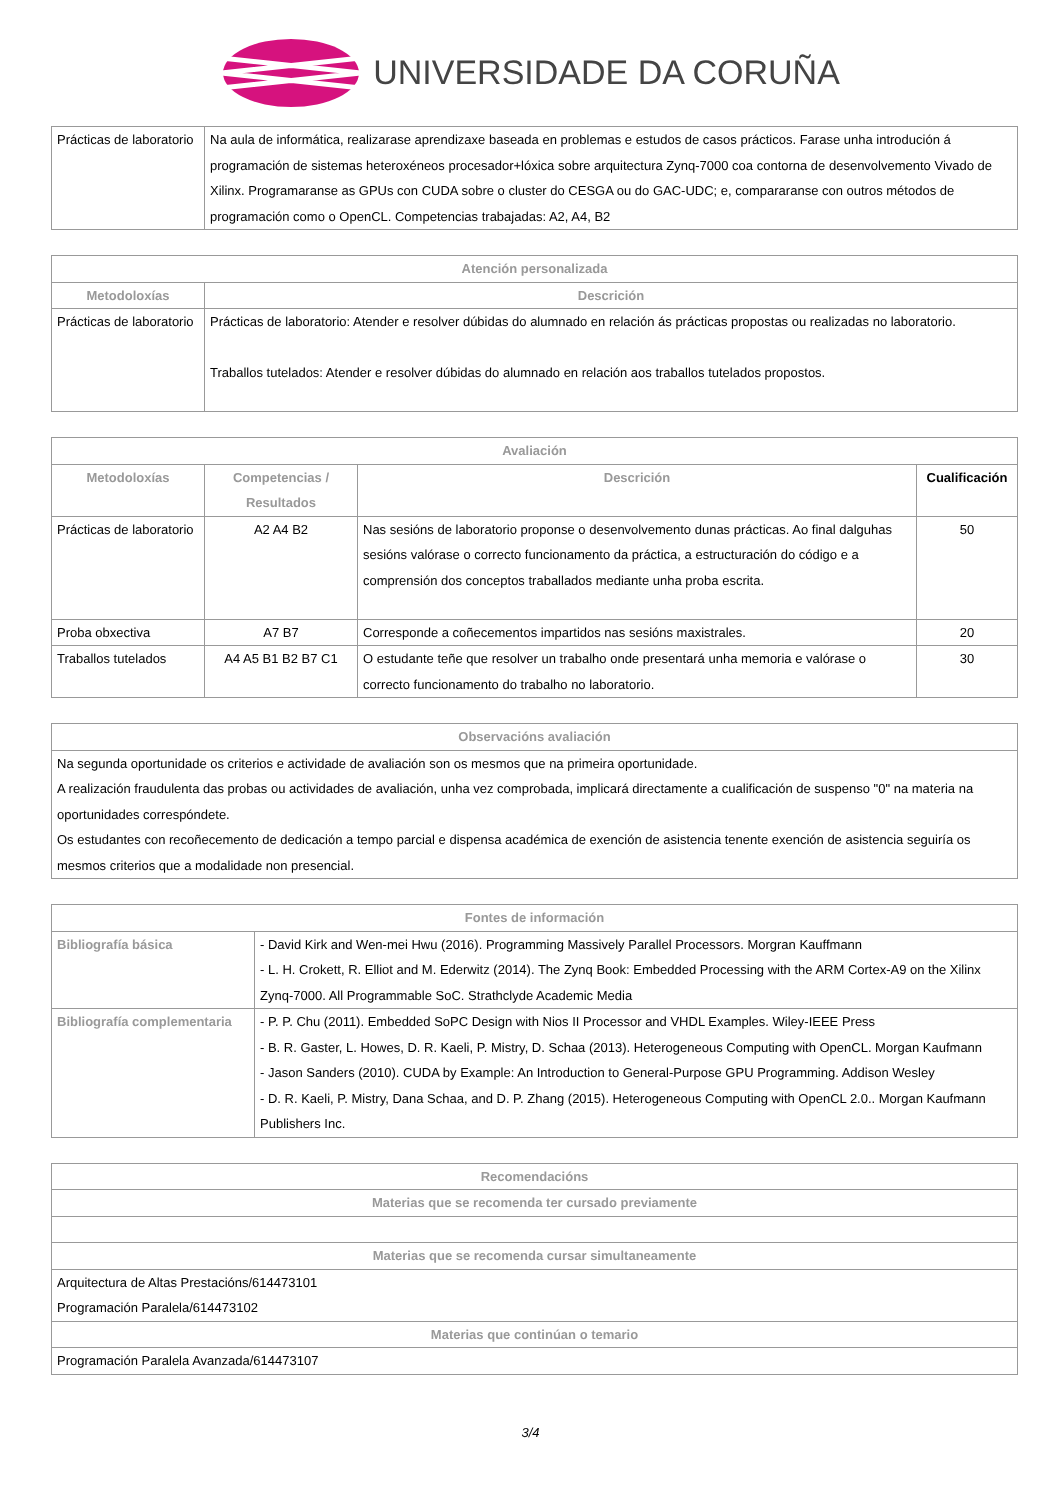UNIVERSIDADE DA CORUÑA
| Prácticas de laboratorio | Na aula de informática, realizarase aprendizaxe baseada en problemas e estudos de casos prácticos. Farase unha introdución á programación de sistemas heteroxéneos procesador+lóxica sobre arquitectura Zynq-7000 coa contorna de desenvolvemento Vivado de Xilinx. Programaranse as GPUs con CUDA sobre o cluster do CESGA ou do GAC-UDC; e, compararanse con outros métodos de programación como o OpenCL. Competencias trabajadas: A2, A4, B2 |
| Atención personalizada | |
| --- | --- |
| Metodoloxías | Descrición |
| Prácticas de laboratorio | Prácticas de laboratorio: Atender e resolver dúbidas do alumnado en relación ás prácticas propostas ou realizadas no laboratorio. Traballos tutelados: Atender e resolver dúbidas do alumnado en relación aos traballos tutelados propostos. |
| Avaliación | | | |
| --- | --- | --- | --- |
| Metodoloxías | Competencias / Resultados | Descrición | Cualificación |
| Prácticas de laboratorio | A2 A4 B2 | Nas sesións de laboratorio proponse o desenvolvemento dunas prácticas. Ao final dalguhas sesións valórase o correcto funcionamento da práctica, a estructuración do código e a comprensión dos conceptos traballados mediante unha proba escrita. | 50 |
| Proba obxectiva | A7 B7 | Corresponde a coñecementos impartidos nas sesións maxistrales. | 20 |
| Traballos tutelados | A4 A5 B1 B2 B7 C1 | O estudante teñe que resolver un trabalho onde presentará unha memoria e valórase o correcto funcionamento do trabalho no laboratorio. | 30 |
| Observacións avaliación |
| --- |
| Na segunda oportunidade os criterios e actividade de avaliación son os mesmos que na primeira oportunidade. A realización fraudulenta das probas ou actividades de avaliación, unha vez comprobada, implicará directamente a cualificación de suspenso "0" na materia na oportunidades correspóndete. Os estudantes con recoñecemento de dedicación a tempo parcial e dispensa académica de exención de asistencia tenente exención de asistencia seguiría os mesmos criterios que a modalidade non presencial. |
| Fontes de información | |
| --- | --- |
| Bibliografía básica | - David Kirk and Wen-mei Hwu (2016). Programming Massively Parallel Processors. Morgran Kauffmann - L. H. Crokett, R. Elliot and M. Ederwitz (2014). The Zynq Book: Embedded Processing with the ARM Cortex-A9 on the Xilinx Zynq-7000. All Programmable SoC. Strathclyde Academic Media |
| Bibliografía complementaria | - P. P. Chu (2011). Embedded SoPC Design with Nios II Processor and VHDL Examples. Wiley-IEEE Press - B. R. Gaster, L. Howes, D. R. Kaeli, P. Mistry, D. Schaa (2013). Heterogeneous Computing with OpenCL. Morgan Kaufmann - Jason Sanders (2010). CUDA by Example: An Introduction to General-Purpose GPU Programming. Addison Wesley - D. R. Kaeli, P. Mistry, Dana Schaa, and D. P. Zhang (2015). Heterogeneous Computing with OpenCL 2.0.. Morgan Kaufmann Publishers Inc. |
| Recomendacións |
| --- |
| Materias que se recomenda ter cursado previamente |
| Materias que se recomenda cursar simultaneamente |
| Arquitectura de Altas Prestacións/614473101 Programación Paralela/614473102 |
| Materias que continúan o temario |
| Programación Paralela Avanzada/614473107 |
3/4